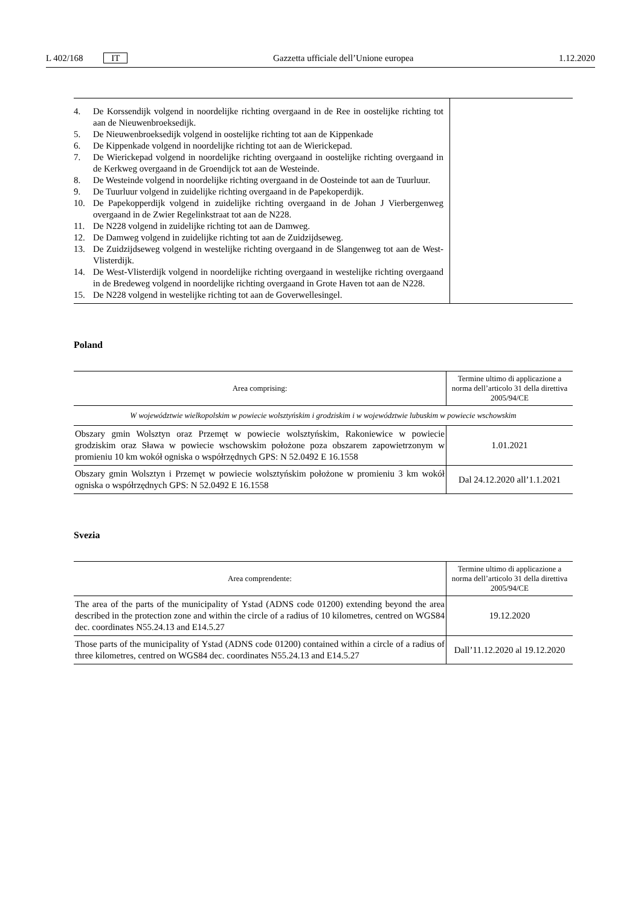L 402/168 IT Gazzetta ufficiale dell’Unione europea 1.12.2020
| 4. De Korssendijk volgend in noordelijke richting overgaand in de Ree in oostelijke richting tot aan de Nieuwenbroeksedijk. 5. De Nieuwenbroeksedijk volgend in oostelijke richting tot aan de Kippenkade 6. De Kippenkade volgend in noordelijke richting tot aan de Wierickepad. 7. De Wierickepad volgend in noordelijke richting overgaand in oostelijke richting overgaand in de Kerkweg overgaand in de Groendijck tot aan de Westeinde. 8. De Westeinde volgend in noordelijke richting overgaand in de Oosteinde tot aan de Tuurluur. 9. De Tuurluur volgend in zuidelijke richting overgaand in de Papekoperdijk. 10. De Papekopperdijk volgend in zuidelijke richting overgaand in de Johan J Vierbergenweg overgaand in de Zwier Regelinkstraat tot aan de N228. 11. De N228 volgend in zuidelijke richting tot aan de Damweg. 12. De Damweg volgend in zuidelijke richting tot aan de Zuidzijdseweg. 13. De Zuidzijdseweg volgend in westelijke richting overgaand in de Slangenweg tot aan de West-Vlisterdijk. 14. De West-Vlisterdijk volgend in noordelijke richting overgaand in westelijke richting overgaand in de Bredeweg volgend in noordelijke richting overgaand in Grote Haven tot aan de N228. 15. De N228 volgend in westelijke richting tot aan de Goverwellesingel. | |
Poland
| Area comprising: | Termine ultimo di applicazione a norma dell’articolo 31 della direttiva 2005/94/CE |
| --- | --- |
| W województwie wielkopolskim w powiecie wolsztyńskim i grodziskim i w województwie lubuskim w powiecie wschowskim | |
| Obszary gmin Wolsztyn oraz Przemęt w powiecie wolsztyńskim, Rakoniewice w powiecie grodziskim oraz Sława w powiecie wschowskim położone poza obszarem zapowietrzonym w promieniu 10 km wokół ogniska o współrzędnych GPS: N 52.0492 E 16.1558 | 1.01.2021 |
| Obszary gmin Wolsztyn i Przemęt w powiecie wolsztyńskim położone w promieniu 3 km wokół ogniska o współrzędnych GPS: N 52.0492 E 16.1558 | Dal 24.12.2020 all’1.1.2021 |
Svezia
| Area comprendente: | Termine ultimo di applicazione a norma dell’articolo 31 della direttiva 2005/94/CE |
| --- | --- |
| The area of the parts of the municipality of Ystad (ADNS code 01200) extending beyond the area described in the protection zone and within the circle of a radius of 10 kilometres, centred on WGS84 dec. coordinates N55.24.13 and E14.5.27 | 19.12.2020 |
| Those parts of the municipality of Ystad (ADNS code 01200) contained within a circle of a radius of three kilometres, centred on WGS84 dec. coordinates N55.24.13 and E14.5.27 | Dall’11.12.2020 al 19.12.2020 |